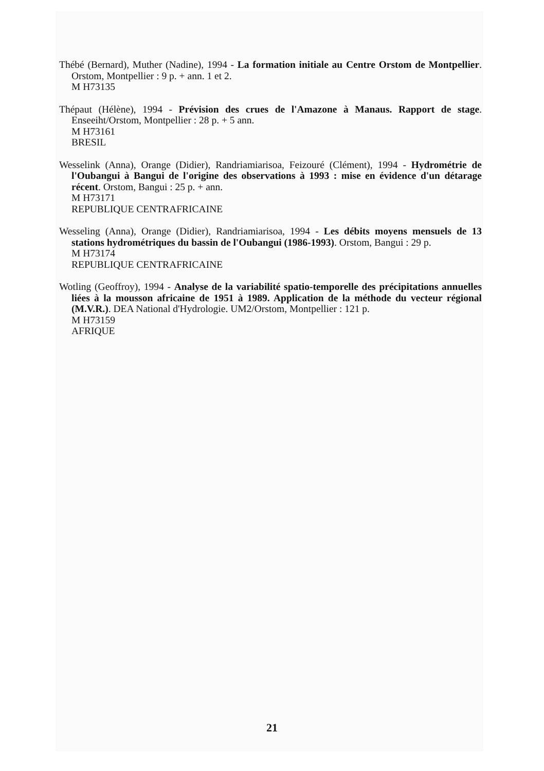Thébé (Bernard), Muther (Nadine), 1994 - La formation initiale au Centre Orstom de Montpellier. Orstom, Montpellier : 9 p. + ann. 1 et 2.
M H73135
Thépaut (Hélène), 1994 - Prévision des crues de l'Amazone à Manaus. Rapport de stage. Enseeiht/Orstom, Montpellier : 28 p. + 5 ann.
M H73161
BRESIL
Wesselink (Anna), Orange (Didier), Randriamiarisoa, Feizouré (Clément), 1994 - Hydrométrie de l'Oubangui à Bangui de l'origine des observations à 1993 : mise en évidence d'un détarage récent. Orstom, Bangui : 25 p. + ann.
M H73171
REPUBLIQUE CENTRAFRICAINE
Wesseling (Anna), Orange (Didier), Randriamiarisoa, 1994 - Les débits moyens mensuels de 13 stations hydrométriques du bassin de l'Oubangui (1986-1993). Orstom, Bangui : 29 p.
M H73174
REPUBLIQUE CENTRAFRICAINE
Wotling (Geoffroy), 1994 - Analyse de la variabilité spatio-temporelle des précipitations annuelles liées à la mousson africaine de 1951 à 1989. Application de la méthode du vecteur régional (M.V.R.). DEA National d'Hydrologie. UM2/Orstom, Montpellier : 121 p.
M H73159
AFRIQUE
21